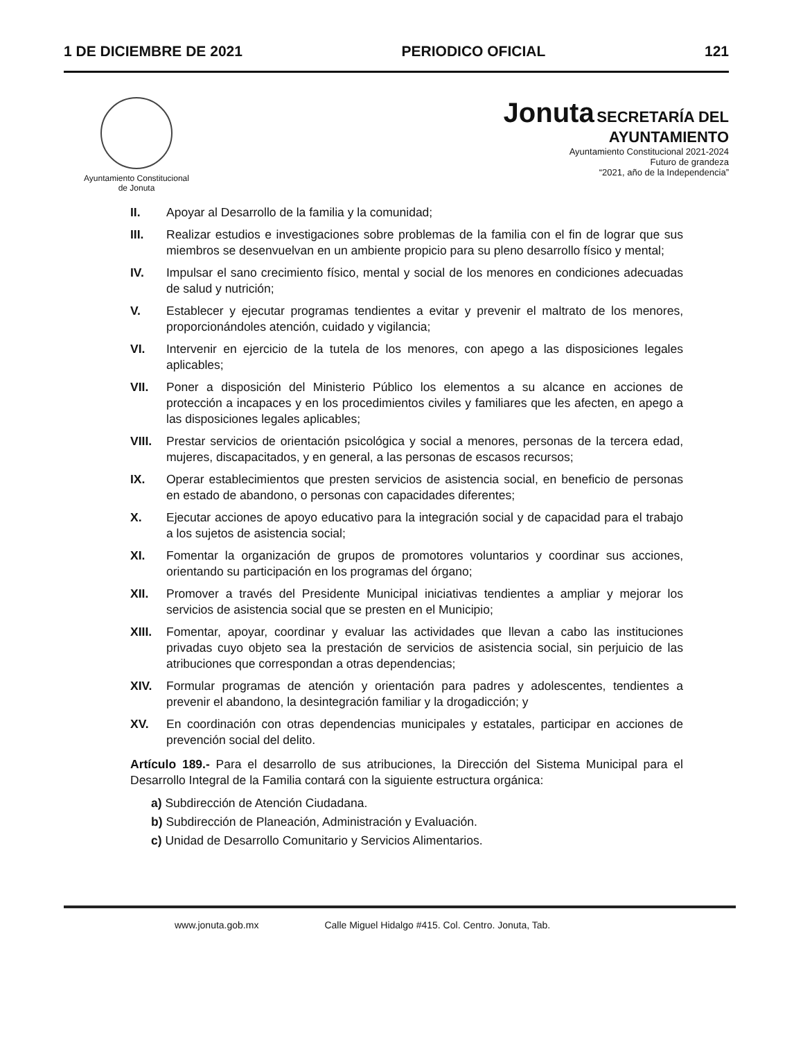1 DE DICIEMBRE DE 2021 PERIODICO OFICIAL 121
Ayuntamiento Constitucional
de Jonuta
Jonuta SECRETARÍA DEL
AYUNTAMIENTO
Ayuntamiento Constitucional 2021-2024
Futuro de grandeza
“2021, año de la Independencia”
II. Apoyar al Desarrollo de la familia y la comunidad;
III. Realizar estudios e investigaciones sobre problemas de la familia con el fin de lograr que sus miembros se desenvuelvan en un ambiente propicio para su pleno desarrollo físico y mental;
IV. Impulsar el sano crecimiento físico, mental y social de los menores en condiciones adecuadas de salud y nutrición;
V. Establecer y ejecutar programas tendientes a evitar y prevenir el maltrato de los menores, proporcionándoles atención, cuidado y vigilancia;
VI. Intervenir en ejercicio de la tutela de los menores, con apego a las disposiciones legales aplicables;
VII. Poner a disposición del Ministerio Público los elementos a su alcance en acciones de protección a incapaces y en los procedimientos civiles y familiares que les afecten, en apego a las disposiciones legales aplicables;
VIII. Prestar servicios de orientación psicológica y social a menores, personas de la tercera edad, mujeres, discapacitados, y en general, a las personas de escasos recursos;
IX. Operar establecimientos que presten servicios de asistencia social, en beneficio de personas en estado de abandono, o personas con capacidades diferentes;
X. Ejecutar acciones de apoyo educativo para la integración social y de capacidad para el trabajo a los sujetos de asistencia social;
XI. Fomentar la organización de grupos de promotores voluntarios y coordinar sus acciones, orientando su participación en los programas del órgano;
XII. Promover a través del Presidente Municipal iniciativas tendientes a ampliar y mejorar los servicios de asistencia social que se presten en el Municipio;
XIII. Fomentar, apoyar, coordinar y evaluar las actividades que llevan a cabo las instituciones privadas cuyo objeto sea la prestación de servicios de asistencia social, sin perjuicio de las atribuciones que correspondan a otras dependencias;
XIV. Formular programas de atención y orientación para padres y adolescentes, tendientes a prevenir el abandono, la desintegración familiar y la drogadicción; y
XV. En coordinación con otras dependencias municipales y estatales, participar en acciones de prevención social del delito.
Artículo 189.- Para el desarrollo de sus atribuciones, la Dirección del Sistema Municipal para el Desarrollo Integral de la Familia contará con la siguiente estructura orgánica:
a) Subdirección de Atención Ciudadana.
b) Subdirección de Planeación, Administración y Evaluación.
c) Unidad de Desarrollo Comunitario y Servicios Alimentarios.
www.jonuta.gob.mx Calle Miguel Hidalgo #415. Col. Centro. Jonuta, Tab.